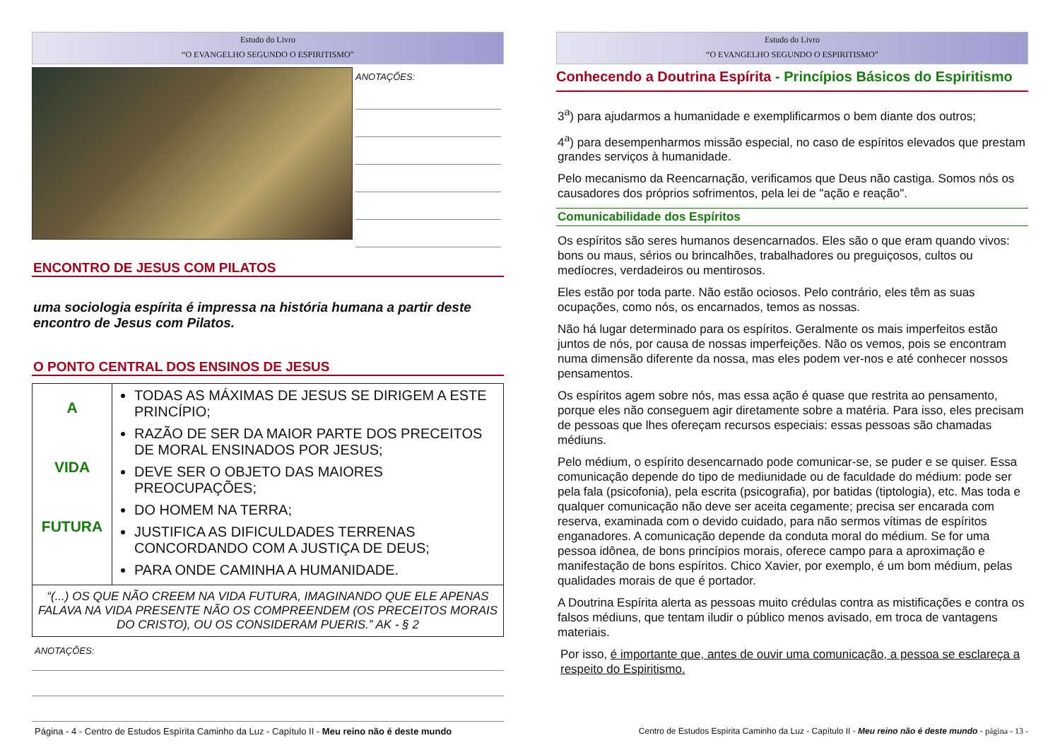Estudo do Livro
“O EVANGELHO SEGUNDO O ESPIRITISMO”
ANOTAÇÕES:
ENCONTRO DE JESUS COM PILATOS
uma sociologia espírita é impressa na história humana a partir deste encontro de Jesus com Pilatos.
O PONTO CENTRAL DOS ENSINOS DE JESUS
| A VIDA FUTURA | TODAS AS MÁXIMAS DE JESUS SE DIRIGEM A ESTE PRINCÍPIO; RAZÃO DE SER DA MAIOR PARTE DOS PRECEITOS DE MORAL ENSINADOS POR JESUS; DEVE SER O OBJETO DAS MAIORES PREOCUPAÇÕES; DO HOMEM NA TERRA; JUSTIFICA AS DIFICULDADES TERRENAS CONCORDANDO COM A JUSTIÇA DE DEUS; PARA ONDE CAMINHA A HUMANIDADE. |
| “(...) OS QUE NÃO CREEM NA VIDA FUTURA, IMAGINANDO QUE ELE APENAS FALAVA NA VIDA PRESENTE NÃO OS COMPREENDEM (OS PRECEITOS MORAIS DO CRISTO), OU OS CONSIDERAM PUERIS.” AK - § 2 | |
ANOTAÇÕES:
Página - 4 - Centro de Estudos Espírita Caminho da Luz - Capítulo II - Meu reino não é deste mundo
Estudo do Livro
“O EVANGELHO SEGUNDO O ESPIRITISMO”
Conhecendo a Doutrina Espírita - Princípios Básicos do Espiritismo
3<sup>a</sup>) para ajudarmos a humanidade e exemplificarmos o bem diante dos outros;
4<sup>a</sup>) para desempenharmos missão especial, no caso de espíritos elevados que prestam grandes serviços à humanidade.
Pelo mecanismo da Reencarnação, verificamos que Deus não castiga. Somos nós os causadores dos próprios sofrimentos, pela lei de "ação e reação".
Comunicabilidade dos Espíritos
Os espíritos são seres humanos desencarnados. Eles são o que eram quando vivos: bons ou maus, sérios ou brincalhões, trabalhadores ou preguiçosos, cultos ou medíocres, verdadeiros ou mentirosos.
Eles estão por toda parte. Não estão ociosos. Pelo contrário, eles têm as suas ocupações, como nós, os encarnados, temos as nossas.
Não há lugar determinado para os espíritos. Geralmente os mais imperfeitos estão juntos de nós, por causa de nossas imperfeições. Não os vemos, pois se encontram numa dimensão diferente da nossa, mas eles podem ver-nos e até conhecer nossos pensamentos.
Os espíritos agem sobre nós, mas essa ação é quase que restrita ao pensamento, porque eles não conseguem agir diretamente sobre a matéria. Para isso, eles precisam de pessoas que lhes ofereçam recursos especiais: essas pessoas são chamadas médiuns.
Pelo médium, o espírito desencarnado pode comunicar-se, se puder e se quiser. Essa comunicação depende do tipo de mediunidade ou de faculdade do médium: pode ser pela fala (psicofonia), pela escrita (psicografia), por batidas (tiptologia), etc. Mas toda e qualquer comunicação não deve ser aceita cegamente; precisa ser encarada com reserva, examinada com o devido cuidado, para não sermos vítimas de espíritos enganadores. A comunicação depende da conduta moral do médium. Se for uma pessoa idônea, de bons princípios morais, oferece campo para a aproximação e manifestação de bons espíritos. Chico Xavier, por exemplo, é um bom médium, pelas qualidades morais de que é portador.
A Doutrina Espírita alerta as pessoas muito crédulas contra as mistificações e contra os falsos médiuns, que tentam iludir o público menos avisado, em troca de vantagens materiais.
Por isso, é importante que, antes de ouvir uma comunicação, a pessoa se esclareça a respeito do Espiritismo.
Centro de Estudos Espírita Caminho da Luz - Capítulo II - Meu reino não é deste mundo - página - 13 -